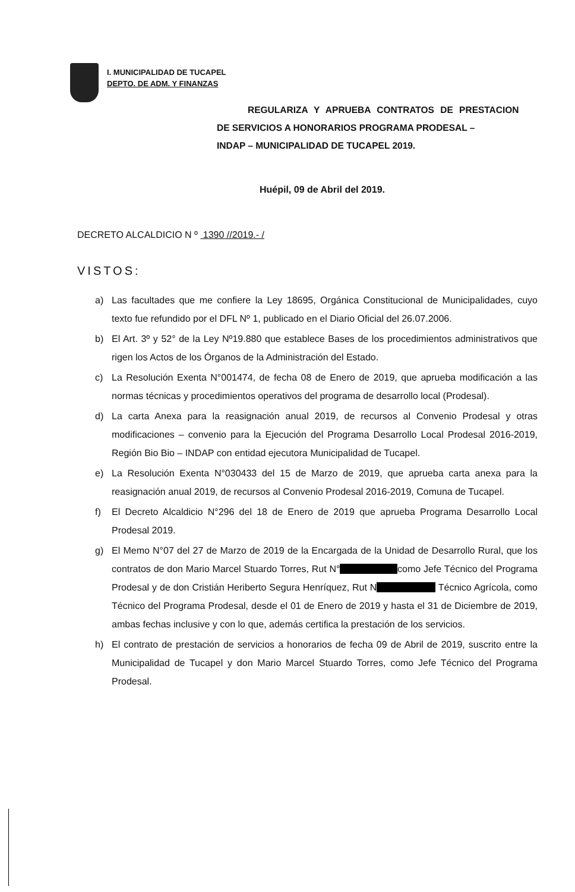I. MUNICIPALIDAD DE TUCAPEL
DEPTO. DE ADM. Y FINANZAS
REGULARIZA Y APRUEBA CONTRATOS DE PRESTACION
DE SERVICIOS A HONORARIOS PROGRAMA PRODESAL –
INDAP – MUNICIPALIDAD DE TUCAPEL 2019.
Huépil, 09 de Abril del 2019.
DECRETO ALCALDICIO N º 1390 //2019.- /
VISTOS:
a) Las facultades que me confiere la Ley 18695, Orgánica Constitucional de Municipalidades, cuyo texto fue refundido por el DFL Nº 1, publicado en el Diario Oficial del 26.07.2006.
b) El Art. 3º y 52° de la Ley Nº19.880 que establece Bases de los procedimientos administrativos que rigen los Actos de los Órganos de la Administración del Estado.
c) La Resolución Exenta N°001474, de fecha 08 de Enero de 2019, que aprueba modificación a las normas técnicas y procedimientos operativos del programa de desarrollo local (Prodesal).
d) La carta Anexa para la reasignación anual 2019, de recursos al Convenio Prodesal y otras modificaciones – convenio para la Ejecución del Programa Desarrollo Local Prodesal 2016-2019, Región Bio Bio – INDAP con entidad ejecutora Municipalidad de Tucapel.
e) La Resolución Exenta N°030433 del 15 de Marzo de 2019, que aprueba carta anexa para la reasignación anual 2019, de recursos al Convenio Prodesal 2016-2019, Comuna de Tucapel.
f) El Decreto Alcaldicio N°296 del 18 de Enero de 2019 que aprueba Programa Desarrollo Local Prodesal 2019.
g) El Memo N°07 del 27 de Marzo de 2019 de la Encargada de la Unidad de Desarrollo Rural, que los contratos de don Mario Marcel Stuardo Torres, Rut N° como Jefe Técnico del Programa Prodesal y de don Cristián Heriberto Segura Henríquez, Rut N Técnico Agrícola, como Técnico del Programa Prodesal, desde el 01 de Enero de 2019 y hasta el 31 de Diciembre de 2019, ambas fechas inclusive y con lo que, además certifica la prestación de los servicios.
h) El contrato de prestación de servicios a honorarios de fecha 09 de Abril de 2019, suscrito entre la Municipalidad de Tucapel y don Mario Marcel Stuardo Torres, como Jefe Técnico del Programa Prodesal.